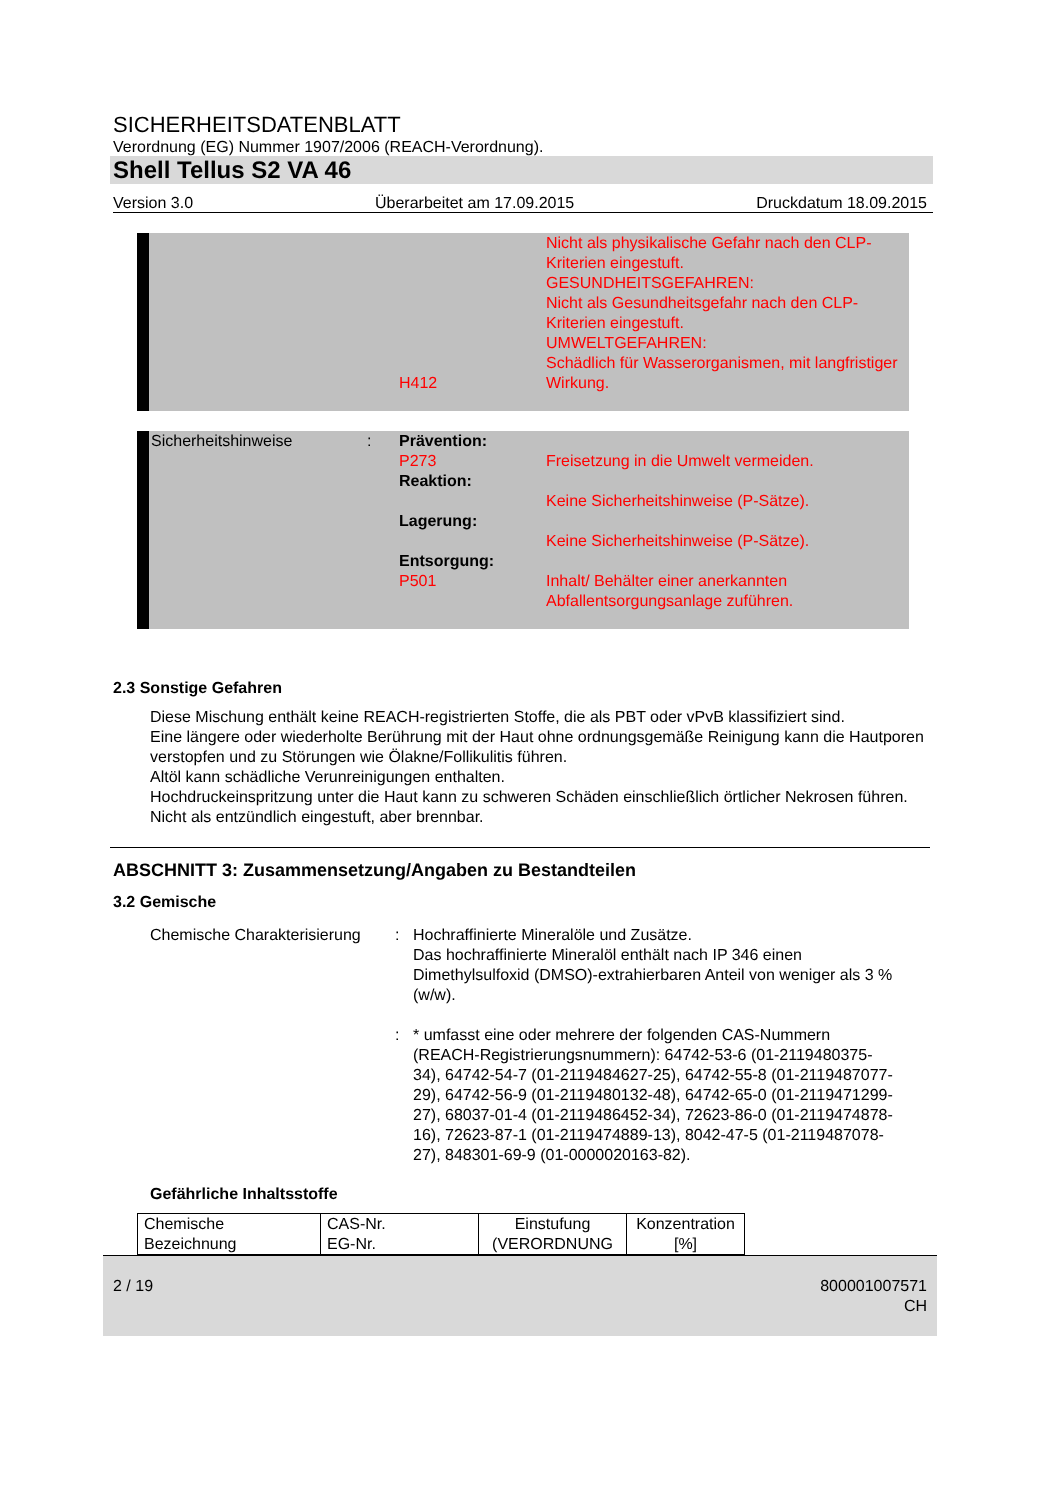SICHERHEITSDATENBLATT
Verordnung (EG) Nummer 1907/2006 (REACH-Verordnung).
Shell Tellus S2 VA 46
Version 3.0 Überarbeitet am 17.09.2015 Druckdatum 18.09.2015
H412 Nicht als physikalische Gefahr nach den CLP-Kriterien eingestuft.
GESUNDHEITSGEFAHREN:
Nicht als Gesundheitsgefahr nach den CLP-Kriterien eingestuft.
UMWELTGEFAHREN:
Schädlich für Wasserorganismen, mit langfristiger Wirkung.
Sicherheitshinweise : Prävention:
P273
Reaktion:
Lagerung:
Entsorgung:
P501
Freisetzung in die Umwelt vermeiden.
Keine Sicherheitshinweise (P-Sätze).
Keine Sicherheitshinweise (P-Sätze).
Inhalt/ Behälter einer anerkannten Abfallentsorgungsanlage zuführen.
2.3 Sonstige Gefahren
Diese Mischung enthält keine REACH-registrierten Stoffe, die als PBT oder vPvB klassifiziert sind.
Eine längere oder wiederholte Berührung mit der Haut ohne ordnungsgemäße Reinigung kann die Hautporen verstopfen und zu Störungen wie Ölakne/Follikulitis führen.
Altöl kann schädliche Verunreinigungen enthalten.
Hochdruckeinspritzung unter die Haut kann zu schweren Schäden einschließlich örtlicher Nekrosen führen.
Nicht als entzündlich eingestuft, aber brennbar.
ABSCHNITT 3: Zusammensetzung/Angaben zu Bestandteilen
3.2 Gemische
Chemische Charakterisierung
: Hochraffinierte Mineralöle und Zusätze.
Das hochraffinierte Mineralöl enthält nach IP 346 einen Dimethylsulfoxid (DMSO)-extrahierbaren Anteil von weniger als 3 % (w/w).
: * umfasst eine oder mehrere der folgenden CAS-Nummern (REACH-Registrierungsnummern): 64742-53-6 (01-2119480375-34), 64742-54-7 (01-2119484627-25), 64742-55-8 (01-2119487077-29), 64742-56-9 (01-2119480132-48), 64742-65-0 (01-2119471299-27), 68037-01-4 (01-2119486452-34), 72623-86-0 (01-2119474878-16), 72623-87-1 (01-2119474889-13), 8042-47-5 (01-2119487078-27), 848301-69-9 (01-0000020163-82).
Gefährliche Inhaltsstoffe
| Chemische Bezeichnung | CAS-Nr. EG-Nr. | Einstufung (VERORDNUNG | Konzentration [%] |
2 / 19 800001007571
CH